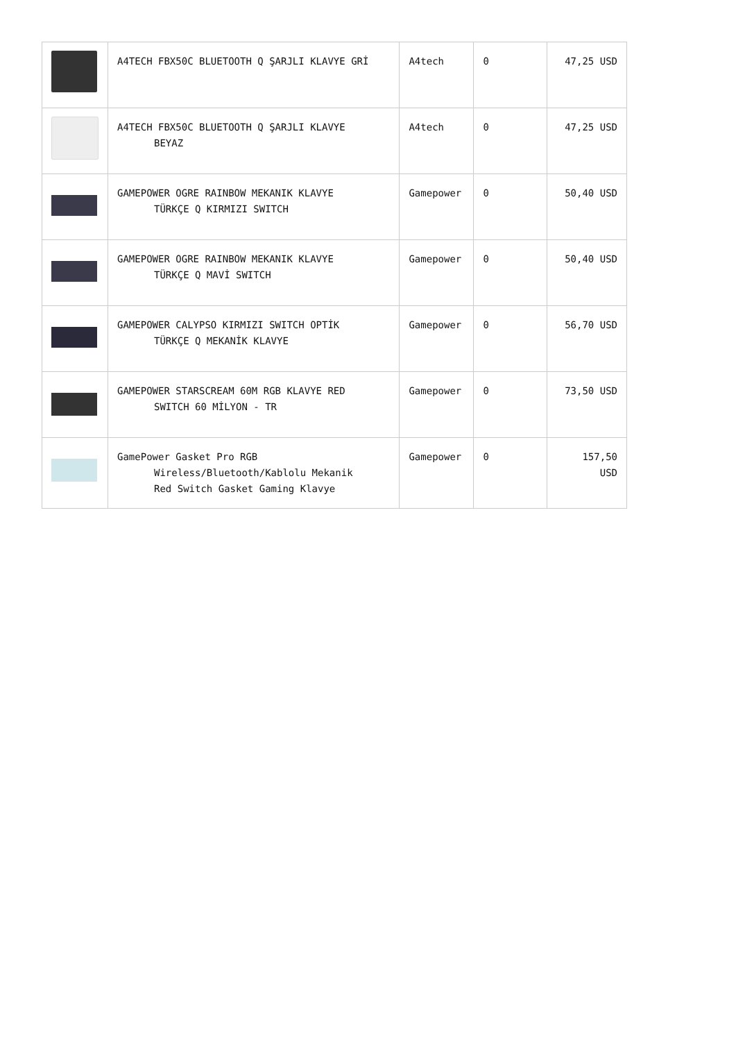| | A4TECH FBX50C BLUETOOTH Q ŞARJLI KLAVYE GRİ | A4tech | 0 | 47,25 USD |
| | A4TECH FBX50C BLUETOOTH Q ŞARJLI KLAVYE BEYAZ | A4tech | 0 | 47,25 USD |
| | GAMEPOWER OGRE RAINBOW MEKANIK KLAVYE TÜRKÇE Q KIRMIZI SWITCH | Gamepower | 0 | 50,40 USD |
| | GAMEPOWER OGRE RAINBOW MEKANIK KLAVYE TÜRKÇE Q MAVİ SWITCH | Gamepower | 0 | 50,40 USD |
| | GAMEPOWER CALYPSO KIRMIZI SWITCH OPTİK TÜRKÇE Q MEKANİK KLAVYE | Gamepower | 0 | 56,70 USD |
| | GAMEPOWER STARSCREAM 60M RGB KLAVYE RED SWITCH 60 MİLYON - TR | Gamepower | 0 | 73,50 USD |
| | GamePower Gasket Pro RGB Wireless/Bluetooth/Kablolu Mekanik Red Switch Gasket Gaming Klavye | Gamepower | 0 | 157,50 USD |